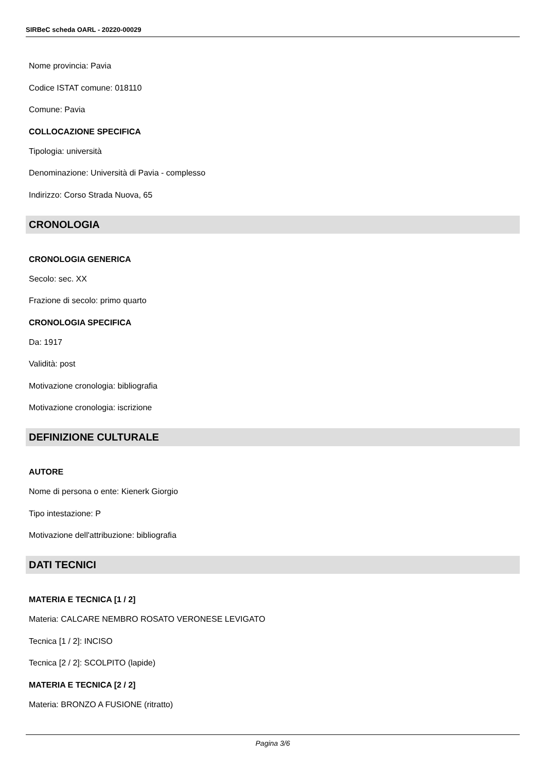SIRBeC scheda OARL - 20220-00029
Nome provincia: Pavia
Codice ISTAT comune: 018110
Comune: Pavia
COLLOCAZIONE SPECIFICA
Tipologia: università
Denominazione: Università di Pavia - complesso
Indirizzo: Corso Strada Nuova, 65
CRONOLOGIA
CRONOLOGIA GENERICA
Secolo: sec. XX
Frazione di secolo: primo quarto
CRONOLOGIA SPECIFICA
Da: 1917
Validità: post
Motivazione cronologia: bibliografia
Motivazione cronologia: iscrizione
DEFINIZIONE CULTURALE
AUTORE
Nome di persona o ente: Kienerk Giorgio
Tipo intestazione: P
Motivazione dell'attribuzione: bibliografia
DATI TECNICI
MATERIA E TECNICA [1 / 2]
Materia: CALCARE NEMBRO ROSATO VERONESE LEVIGATO
Tecnica [1 / 2]: INCISO
Tecnica [2 / 2]: SCOLPITO (lapide)
MATERIA E TECNICA [2 / 2]
Materia: BRONZO A FUSIONE (ritratto)
Pagina 3/6